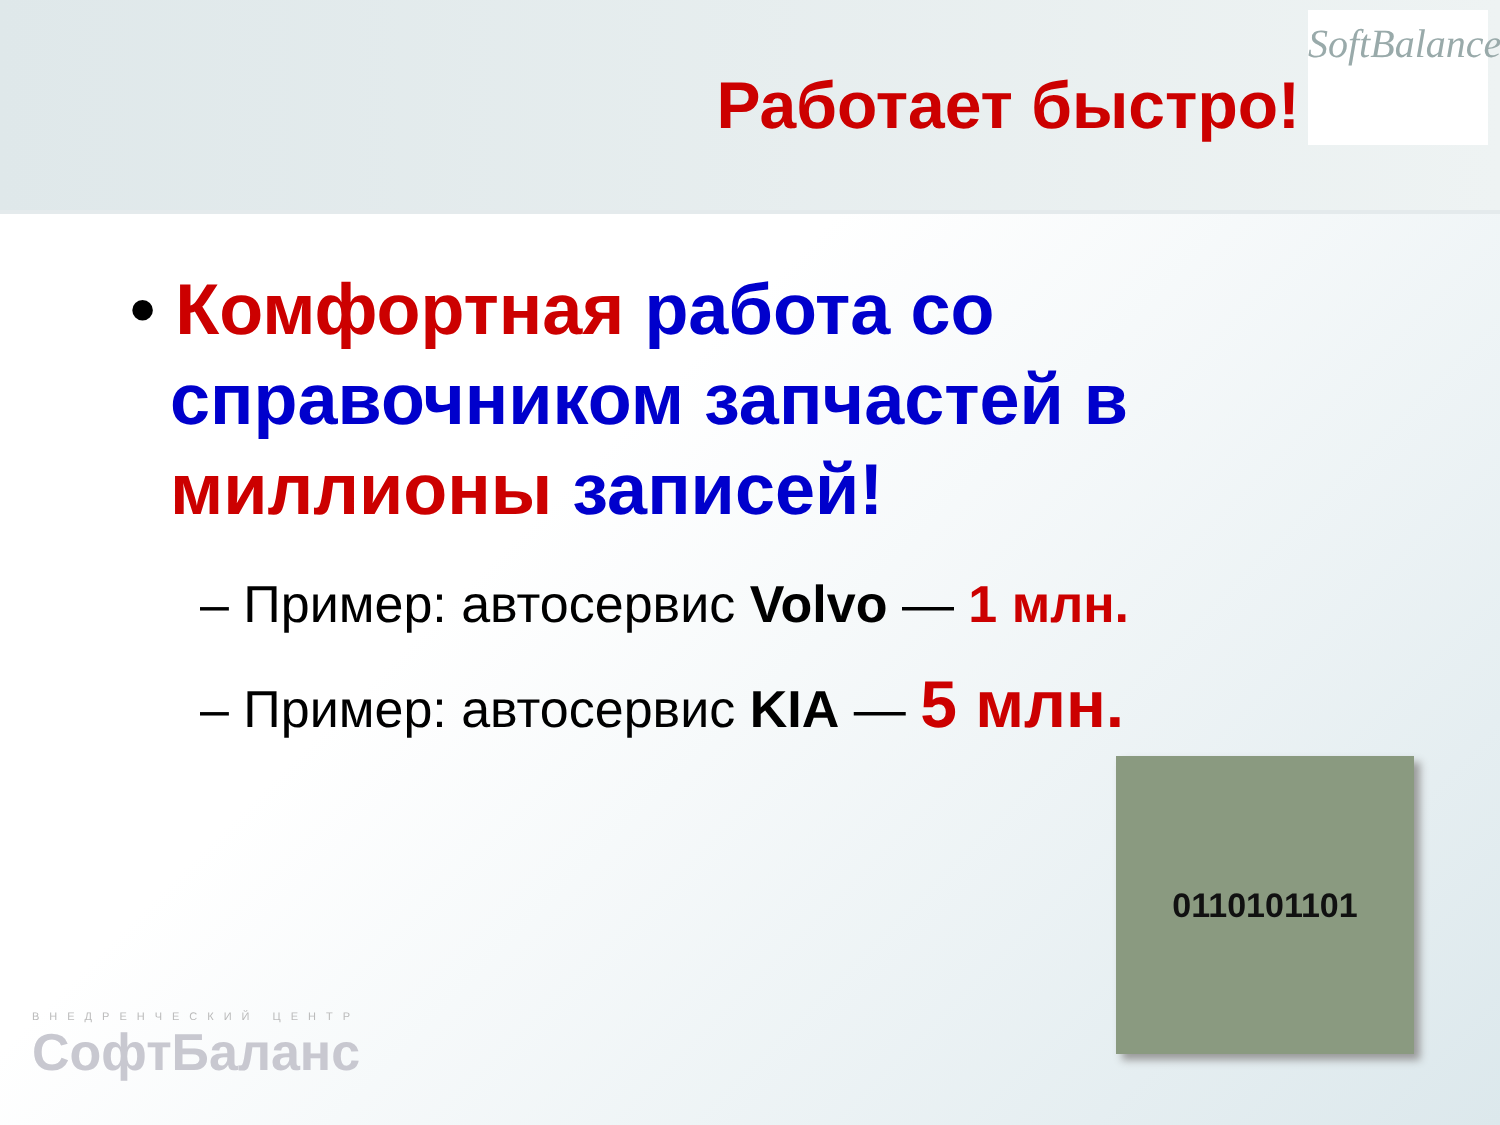Работает быстро!
SoftBalance
• Комфортная работа со
справочником запчастей в
миллионы записей!
– Пример: автосервис Volvo — 1 млн.
– Пример: автосервис KIA — 5 млн.
0110101101
ВНЕДРЕНЧЕСКИЙ ЦЕНТР
СофтБаланс